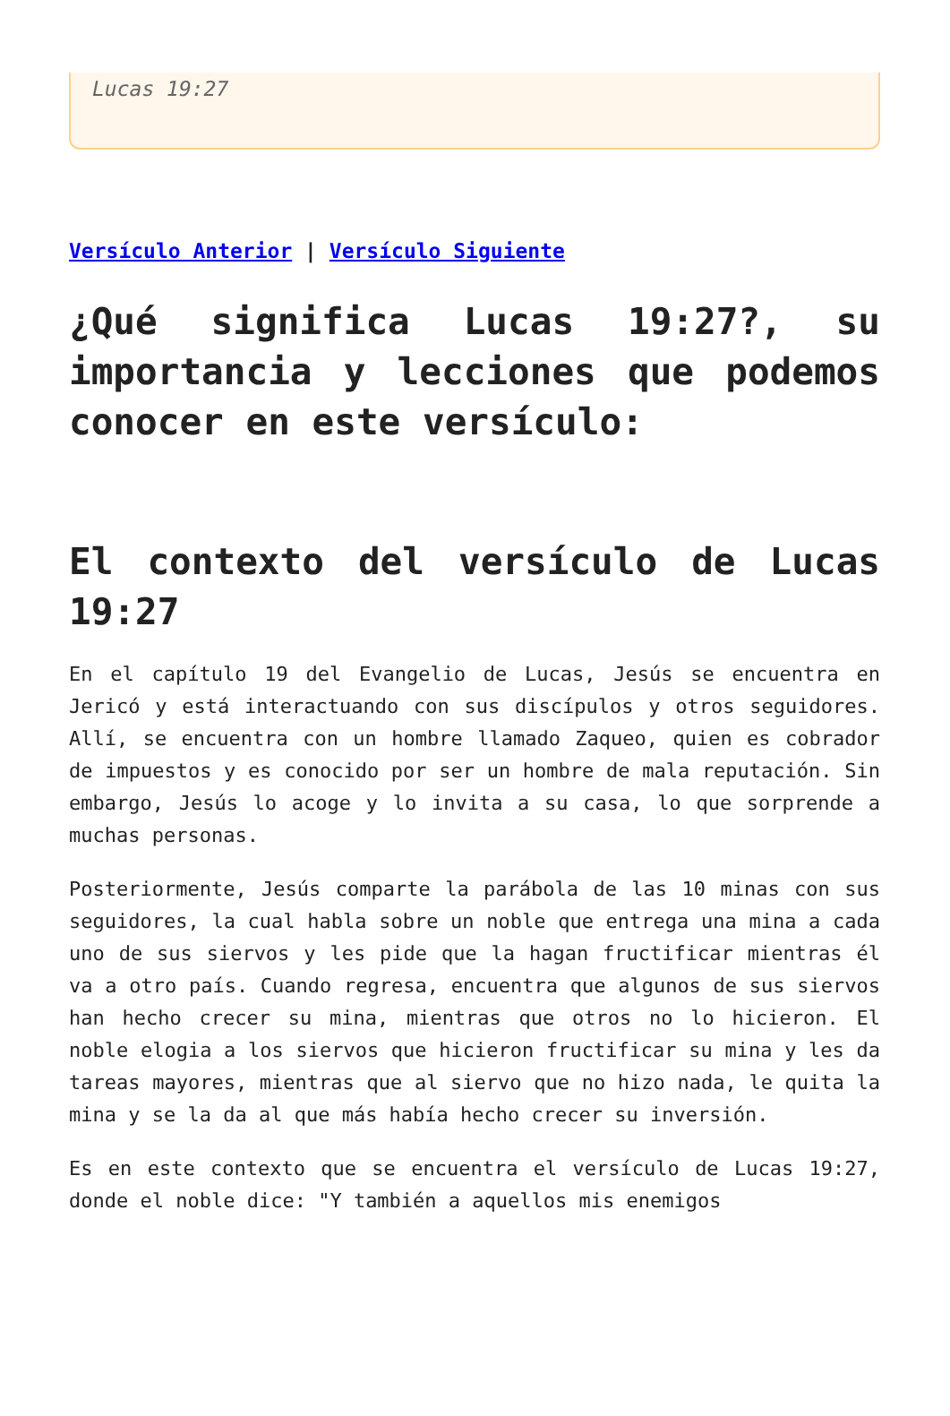Lucas 19:27
Versículo Anterior | Versículo Siguiente
¿Qué significa Lucas 19:27?, su importancia y lecciones que podemos conocer en este versículo:
El contexto del versículo de Lucas 19:27
En el capítulo 19 del Evangelio de Lucas, Jesús se encuentra en Jericó y está interactuando con sus discípulos y otros seguidores. Allí, se encuentra con un hombre llamado Zaqueo, quien es cobrador de impuestos y es conocido por ser un hombre de mala reputación. Sin embargo, Jesús lo acoge y lo invita a su casa, lo que sorprende a muchas personas.
Posteriormente, Jesús comparte la parábola de las 10 minas con sus seguidores, la cual habla sobre un noble que entrega una mina a cada uno de sus siervos y les pide que la hagan fructificar mientras él va a otro país. Cuando regresa, encuentra que algunos de sus siervos han hecho crecer su mina, mientras que otros no lo hicieron. El noble elogia a los siervos que hicieron fructificar su mina y les da tareas mayores, mientras que al siervo que no hizo nada, le quita la mina y se la da al que más había hecho crecer su inversión.
Es en este contexto que se encuentra el versículo de Lucas 19:27, donde el noble dice: "Y también a aquellos mis enemigos